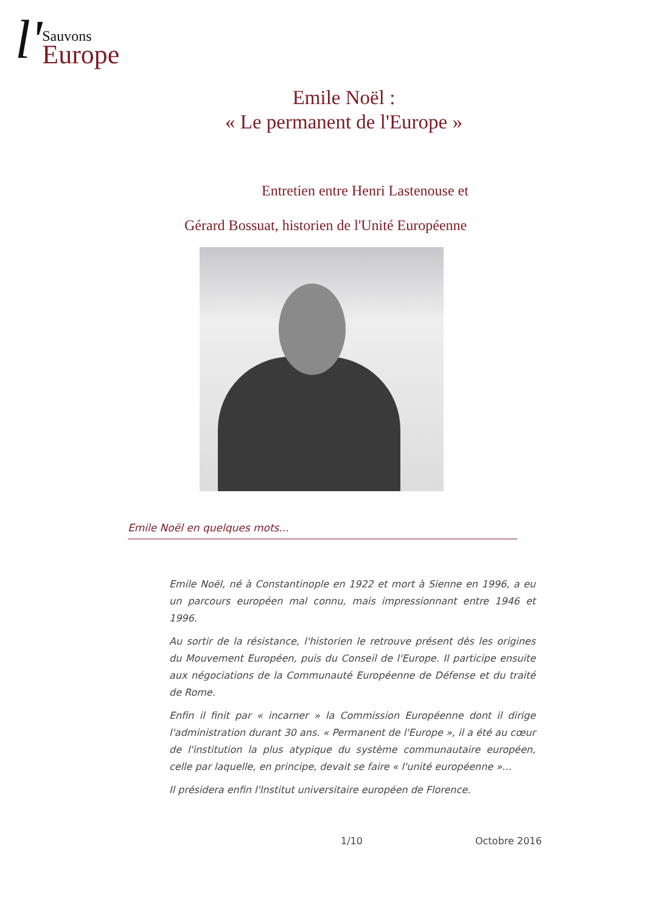l' Sauvons
Europe
Emile Noël :
« Le permanent de l'Europe »
Entretien entre Henri Lastenouse et
Gérard Bossuat, historien de l'Unité Européenne
Emile Noël en quelques mots...
Emile Noël, né à Constantinople en 1922 et mort à Sienne en 1996, a eu un parcours européen mal connu, mais impressionnant entre 1946 et 1996.
Au sortir de la résistance, l'historien le retrouve présent dès les origines du Mouvement Européen, puis du Conseil de l'Europe. Il participe ensuite aux négociations de la Communauté Européenne de Défense et du traité de Rome.
Enfin il finit par « incarner » la Commission Européenne dont il dirige l'administration durant 30 ans. « Permanent de l'Europe », il a été au cœur de l'institution la plus atypique du système communautaire européen, celle par laquelle, en principe, devait se faire « l'unité européenne »...
Il présidera enfin l'Institut universitaire européen de Florence.
1/10 Octobre 2016